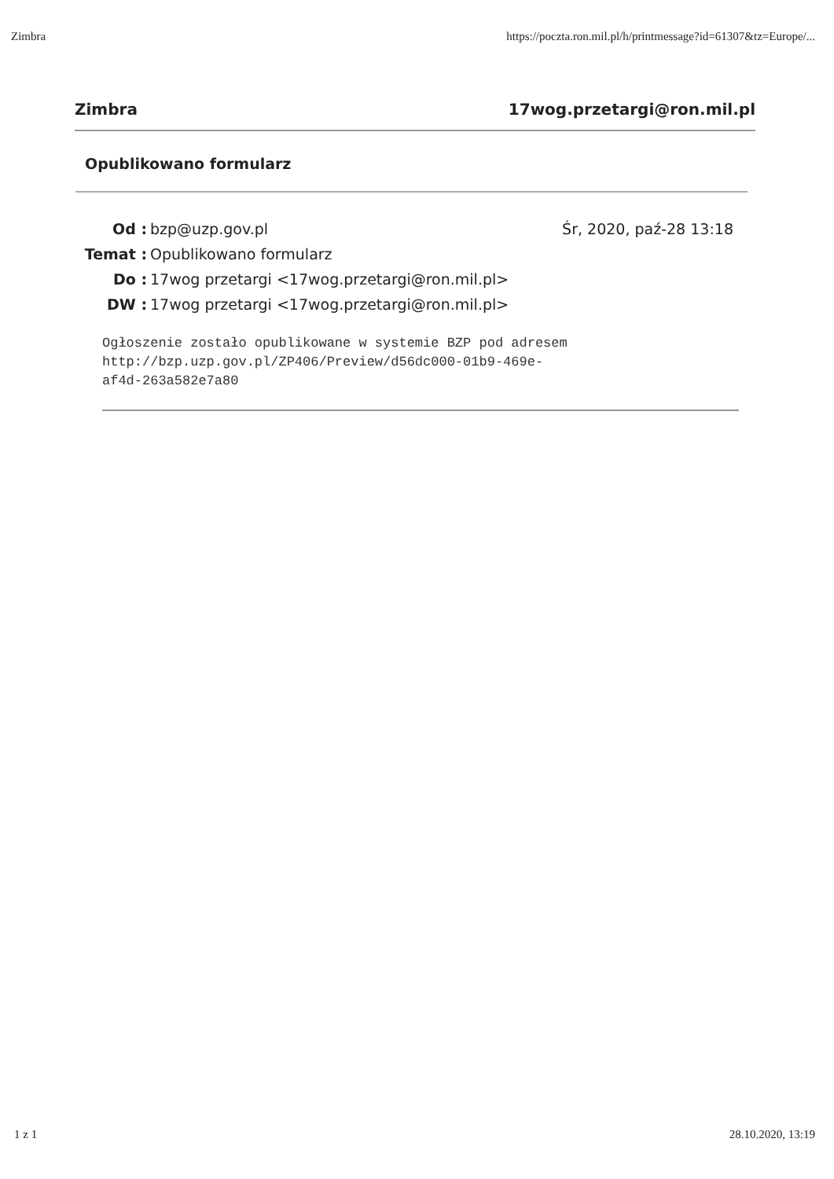Zimbra https://poczta.ron.mil.pl/h/printmessage?id=61307&tz=Europe/...
Zimbra 17wog.przetargi@ron.mil.pl
Opublikowano formularz
| Od : | bzp@uzp.gov.pl | Śr, 2020, paź-28 13:18 |
| Temat : | Opublikowano formularz | |
| Do : | 17wog przetargi <17wog.przetargi@ron.mil.pl> | |
| DW : | 17wog przetargi <17wog.przetargi@ron.mil.pl> | |
Ogłoszenie zostało opublikowane w systemie BZP pod adresem
http://bzp.uzp.gov.pl/ZP406/Preview/d56dc000-01b9-469e-
af4d-263a582e7a80
1 z 1 28.10.2020, 13:19